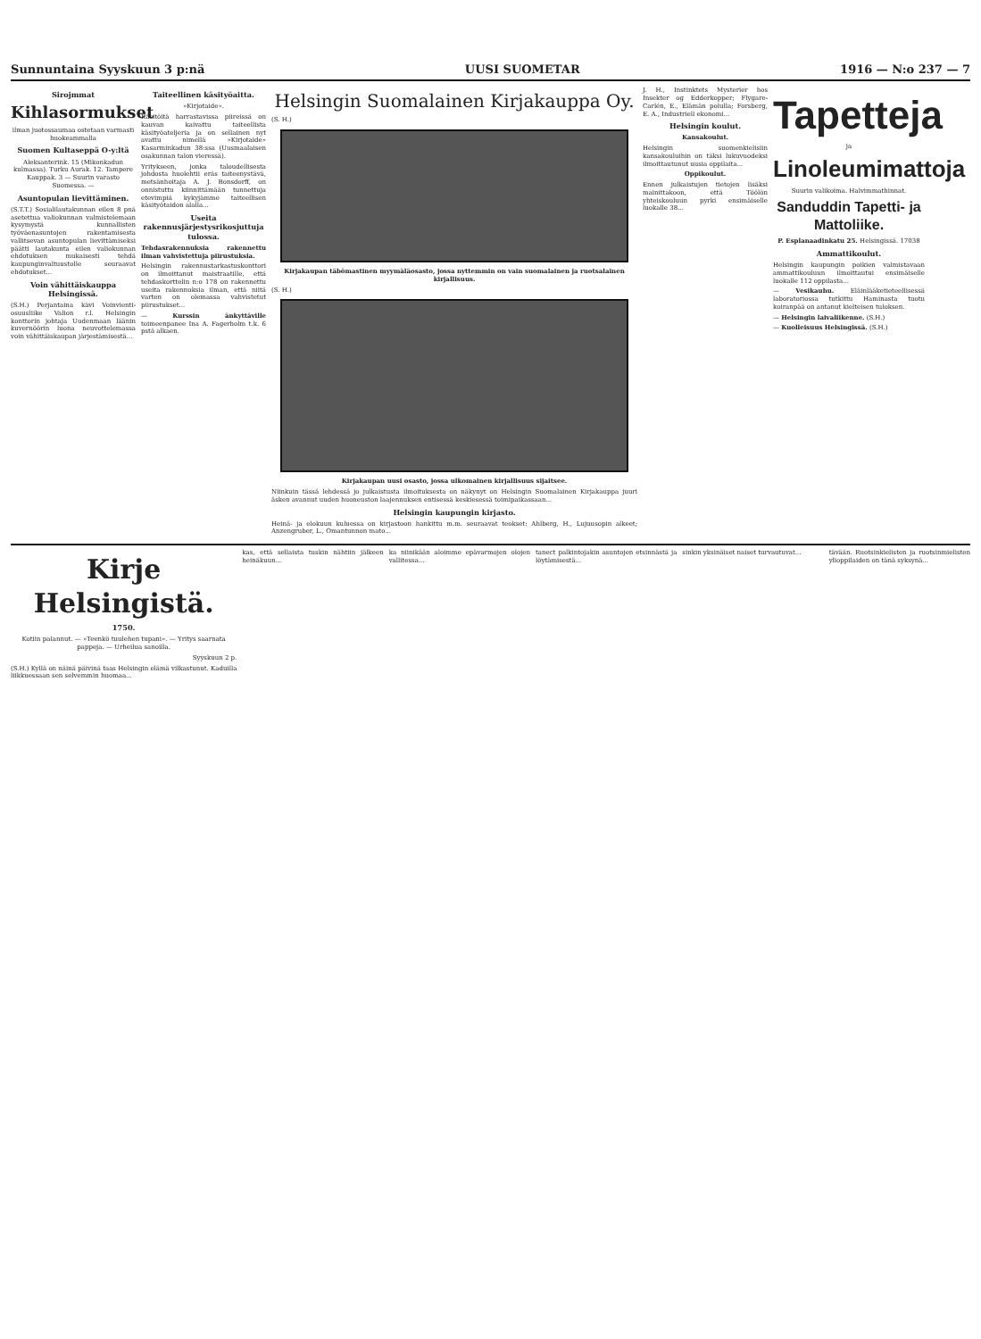Sunnuntaina Syyskuun 3 p:nä UUSI SUOMETAR 1916 — N:o 237 — 7
Sirojmmat
Kihlasormukset
ilman juotossaumaa ostetaan varmasti huokeammalla
Suomen Kultaseppä O-y:ltä
Aleksanterink. 15 (Mikonkadun kulmassa). Turku Aurak. 12. Tampere Kauppak. 3 — Suurin varasto Suomessa. —
Asuntopulan lievittäminen.
(S.T.T.) Sosialilautakunnan eilen 8 pnä asetettua valiokunnan valmistelemaan kysymystä kunnallisten työväenasuntojen rakentamisesta vallitsevan asuntopulan lievittämiseksi päätti lautakunta eilen valiokunnan ehdotuksen mukaisesti tehdä kaupunginvaltuustolle seuraavat ehdotukset...
Voin vähittäiskauppa Helsingissä.
(S.H.) Perjantaina kävi Voinvienti-osuusliike Valion r.l. Helsingin konttorin johtaja Uudenmaan läänin kuvernöörin luona neuvottelemassa voin vähittäiskaupan järjestämisestä...
Taiteellinen käsityöaitta.
»Kirjotaide».
Käsitöitä harrastavissa piireissä on kauvan kaivattu taiteellista käsityöateljeria ja on sellainen nyt avattu nimellä »Kirjotaide» Kasarminkadun 38:ssa (Uusmaalaisen osakunnan talon vieressä).
Yritykseen, jonka taloudellisesta johdosta huolehtii eräs taiteenystävä, metsänhoitaja A. J. Bonsdorff, on onnistuttu kiinnittämään tunnettuja etevimpiä kykyjämme taiteellisen käsityötaidon alalla...
Useita rakennusjärjestysrikosjuttuja tulossa.
Tehdasrakennuksia rakennettu ilman vahvistettuja piirustuksia.
Helsingin rakennustarkastuskonttori on ilmoittanut maistraatille, että tehdaskorttelin n:o 178 on rakennettu useita rakennuksia ilman, että niitä varten on olemassa vahvistetut piirustukset...
— Kurssin änkyttäville toimeenpanee Ina A. Fagerholm t.k. 6 pstä alkaen.
Helsingin Suomalainen Kirjakauppa Oy.
(S. H.)
Kirjakaupan täbömastinen myymäläosasto, jossa nyttemmin on vain suomalainen ja ruotsalainen kirjallisuus.
(S. H.)
Kirjakaupan uusi osasto, jossa ulkomainen kirjallisuus sijaitsee.
Niinkuin tässä lehdessä jo julkaistusta ilmoituksesta on näkynyt on Helsingin Suomalainen Kirjakauppa juuri äsken avannut uuden huoneuston laajennuksen entisessä keskiesessä toimipaikassaan...
Helsingin kaupungin kirjasto.
Heinä- ja elokuun kuluessa on kirjastoon hankittu m.m. seuraavat teokset: Ahlberg, H., Lujuusopin alkeet; Anzengruber, L., Omantunnon mato...
J. H., Instinktets Mysterier hos Insekter og Edderkopper; Flygare-Carlén, E., Elämän polulla; Forsberg, E. A., Industriell ekonomi...
Helsingin koulut.
Kansakoulut.
Helsingin suomenkielisiin kansakouluihin on täksi lukuvuodeksi ilmoittautunut uusia oppilaita...
Oppikoulut.
Ennen julkaistujen tietojen lisäksi mainittakoon, että Töölön yhteiskouluun pyrki ensimäiselle luokalle 38...
Tapetteja
ja
Linoleumimattoja
Suurin valikoima. Halvimmathinnat.
Sanduddin Tapetti- ja Mattoliike.
P. Esplanaadinkatu 25. Helsingissä. 17038
Ammattikoulut.
Helsingin kaupungin poikien valmistavaan ammattikouluun ilmoittautui ensimäiselle luokalle 112 oppilasta...
— Vesikauhu. Eläinlääketieteellisessä laboratoriossa tutkittu Haminasta tuotu koiranpää on antanut kielteisen tuloksen.
— Helsingin laivaliikenne. (S.H.)
— Kuolleisuus Helsingissä. (S.H.)
Kirje Helsingistä.
1750.
Kotiin palannut. — »Teenkö tuulehen tupani». — Yritys saarnata pappeja. — Urheilua sanoilla.
Syyskuun 2 p.
(S.H.) Kyllä on näinä päivinä taas Helsingin elämä vilkastunut. Kaduilla liikkuessaan sen selvemmin huomaa...
kas, että sellaista tuskin nähtiin jälkeen heinäkuun...
ka niinikään aloimme epävarmojen olojen vallitessa...
tanect palkintojakin asuntojen etsinnästä ja löytämisestä...
sinkin yksinäiset naiset turvautuvat...
tävään. Ruotsinkielisten ja ruotsinmielisten ylioppilaiden on tänä syksynä...